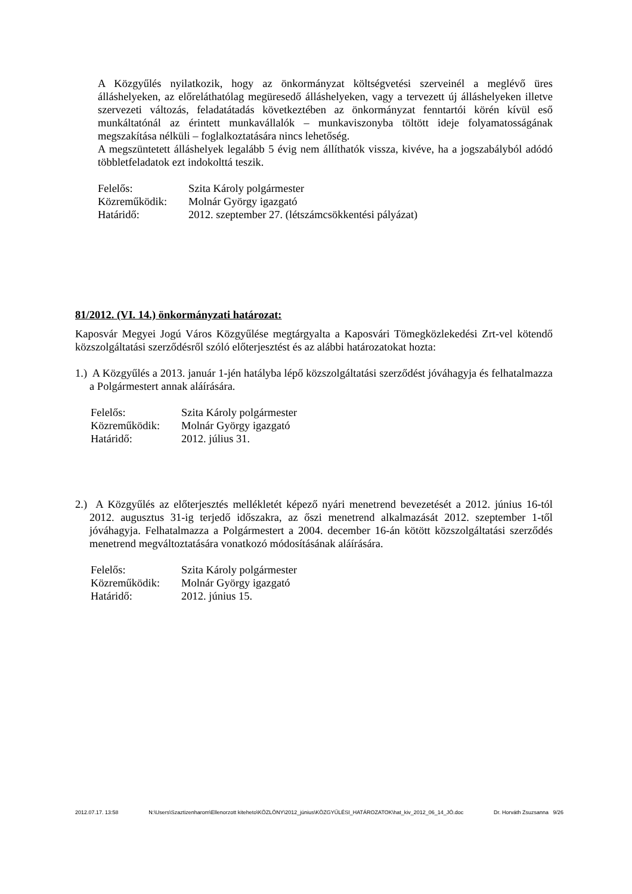A Közgyűlés nyilatkozik, hogy az önkormányzat költségvetési szerveinél a meglévő üres álláshelyeken, az előreláthatólag megüresedő álláshelyeken, vagy a tervezett új álláshelyeken illetve szervezeti változás, feladatátadás következtében az önkormányzat fenntartói körén kívül eső munkáltatónál az érintett munkavállalók – munkaviszonyba töltött ideje folyamatosságának megszakítása nélküli – foglalkoztatására nincs lehetőség.
A megszüntetett álláshelyek legalább 5 évig nem állíthatók vissza, kivéve, ha a jogszabályból adódó többletfeladatok ezt indokolttá teszik.
| Felelős: | Szita Károly polgármester |
| Közreműködik: | Molnár György igazgató |
| Határidő: | 2012. szeptember 27. (létszámcsökkentési pályázat) |
81/2012. (VI. 14.) önkormányzati határozat:
Kaposvár Megyei Jogú Város Közgyűlése megtárgyalta a Kaposvári Tömegközlekedési Zrt-vel kötendő közszolgáltatási szerződésről szóló előterjesztést és az alábbi határozatokat hozta:
1.) A Közgyűlés a 2013. január 1-jén hatályba lépő közszolgáltatási szerződést jóváhagyja és felhatalmazza a Polgármestert annak aláírására.
| Felelős: | Szita Károly polgármester |
| Közreműködik: | Molnár György igazgató |
| Határidő: | 2012. július 31. |
2.) A Közgyűlés az előterjesztés mellékletét képező nyári menetrend bevezetését a 2012. június 16-tól 2012. augusztus 31-ig terjedő időszakra, az őszi menetrend alkalmazását 2012. szeptember 1-től jóváhagyja. Felhatalmazza a Polgármestert a 2004. december 16-án kötött közszolgáltatási szerződés menetrend megváltoztatására vonatkozó módosításának aláírására.
| Felelős: | Szita Károly polgármester |
| Közreműködik: | Molnár György igazgató |
| Határidő: | 2012. június 15. |
2012.07.17. 13:58 N:\Users\Szaztizenharom\Ellenorzott kiteheto\KÖZLÖNY\2012_június\KÖZGYŰLÉSI_HATÁROZATOK\hat_kiv_2012_06_14_JÓ.doc Dr. Horváth Zsuzsanna 9/26